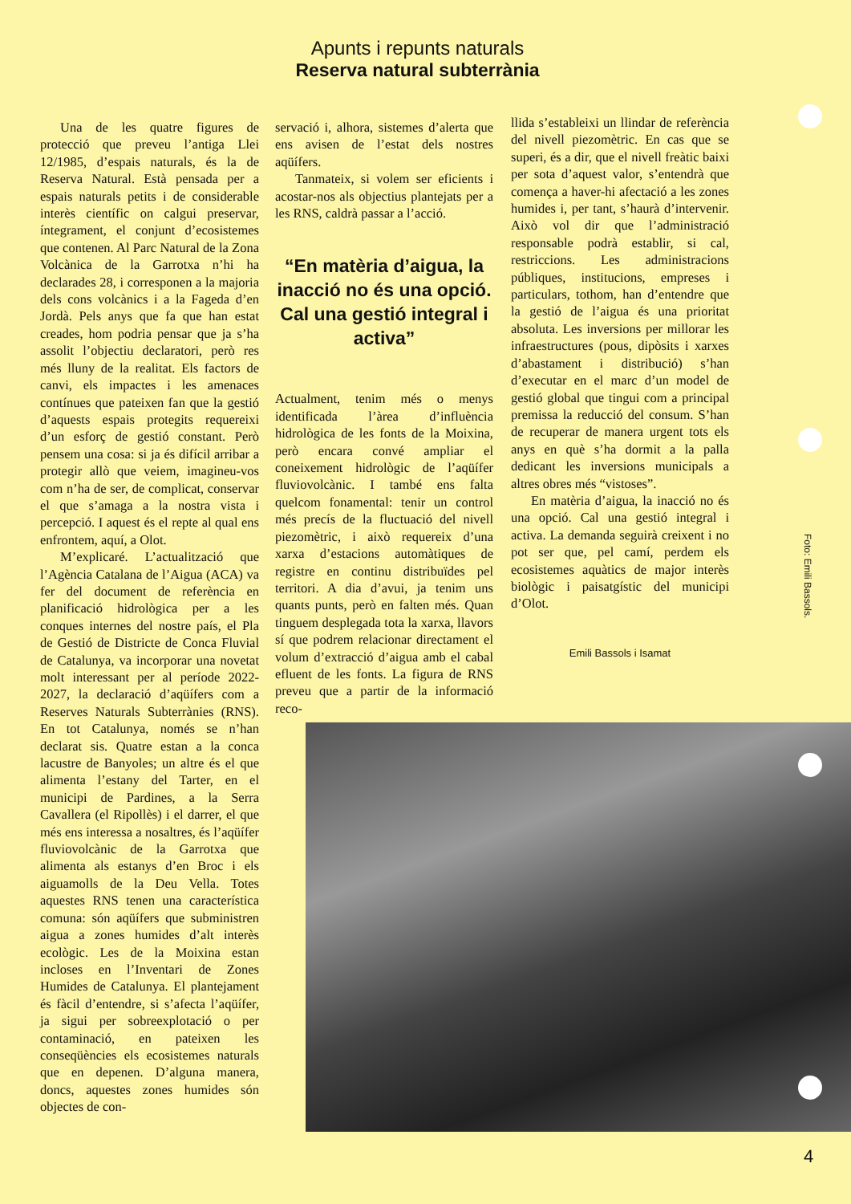Apunts i repunts naturals
Reserva natural subterrània
Una de les quatre figures de protecció que preveu l’antiga Llei 12/1985, d’espais naturals, és la de Reserva Natural. Està pensada per a espais naturals petits i de considerable interès científic on calgui preservar, íntegrament, el conjunt d’ecosistemes que contenen. Al Parc Natural de la Zona Volcànica de la Garrotxa n’hi ha declarades 28, i corresponen a la majoria dels cons volcànics i a la Fageda d’en Jordà. Pels anys que fa que han estat creades, hom podria pensar que ja s’ha assolit l’objectiu declaratori, però res més lluny de la realitat. Els factors de canvi, els impactes i les amenaces contínues que pateixen fan que la gestió d’aquests espais protegits requereixi d’un esforç de gestió constant. Però pensem una cosa: si ja és difícil arribar a protegir allò que veiem, imagineu-vos com n’ha de ser, de complicat, conservar el que s’amaga a la nostra vista i percepció. I aquest és el repte al qual ens enfrontem, aquí, a Olot.
M’explicaré. L’actualització que l’Agència Catalana de l’Aigua (ACA) va fer del document de referència en planificació hidrològica per a les conques internes del nostre país, el Pla de Gestió de Districte de Conca Fluvial de Catalunya, va incorporar una novetat molt interessant per al període 2022-2027, la declaració d’aqüífers com a Reserves Naturals Subterrànies (RNS). En tot Catalunya, només se n’han declarat sis. Quatre estan a la conca lacustre de Banyoles; un altre és el que alimenta l’estany del Tarter, en el municipi de Pardines, a la Serra Cavallera (el Ripollès) i el darrer, el que més ens interessa a nosaltres, és l’aqüífer fluviovolcànic de la Garrotxa que alimenta als estanys d’en Broc i els aiguamolls de la Deu Vella. Totes aquestes RNS tenen una característica comuna: són aqüífers que subministren aigua a zones humides d’alt interès ecològic. Les de la Moixina estan incloses en l’Inventari de Zones Humides de Catalunya. El plantejament és fàcil d’entendre, si s’afecta l’aqüífer, ja sigui per sobreexplotació o per contaminació, en pateixen les conseqüències els ecosistemes naturals que en depenen. D’alguna manera, doncs, aquestes zones humides són objectes de con-
servació i, alhora, sistemes d’alerta que ens avisen de l’estat dels nostres aqüífers.
Tanmateix, si volem ser eficients i acostar-nos als objectius plantejats per a les RNS, caldrà passar a l’acció.
“En matèria d’aigua, la inacció no és una opció. Cal una gestió integral i activa”
Actualment, tenim més o menys identificada l’àrea d’influència hidrològica de les fonts de la Moixina, però encara convé ampliar el coneixement hidrològic de l’aqüífer fluviovolcànic. I també ens falta quelcom fonamental: tenir un control més precís de la fluctuació del nivell piezomètric, i això requereix d’una xarxa d’estacions automàtiques de registre en continu distribuïdes pel territori. A dia d’avui, ja tenim uns quants punts, però en falten més. Quan tinguem desplegada tota la xarxa, llavors sí que podrem relacionar directament el volum d’extracció d’aigua amb el cabal efluent de les fonts. La figura de RNS preveu que a partir de la informació reco-
llida s’estableixi un llindar de referència del nivell piezomètric. En cas que se superi, és a dir, que el nivell freàtic baixi per sota d’aquest valor, s’entendrà que comença a haver-hi afectació a les zones humides i, per tant, s’haurà d’intervenir. Això vol dir que l’administració responsable podrà establir, si cal, restriccions. Les administracions públiques, institucions, empreses i particulars, tothom, han d’entendre que la gestió de l’aigua és una prioritat absoluta. Les inversions per millorar les infraestructures (pous, dipòsits i xarxes d’abastament i distribució) s’han d’executar en el marc d’un model de gestió global que tingui com a principal premissa la reducció del consum. S’han de recuperar de manera urgent tots els anys en què s’ha dormit a la palla dedicant les inversions municipals a altres obres més “vistoses”.
En matèria d’aigua, la inacció no és una opció. Cal una gestió integral i activa. La demanda seguirà creixent i no pot ser que, pel camí, perdem els ecosistemes aquàtics de major interès biològic i paisatgístic del municipi d’Olot.
Emili Bassols i Isamat
Foto: Emili Bassols.
4